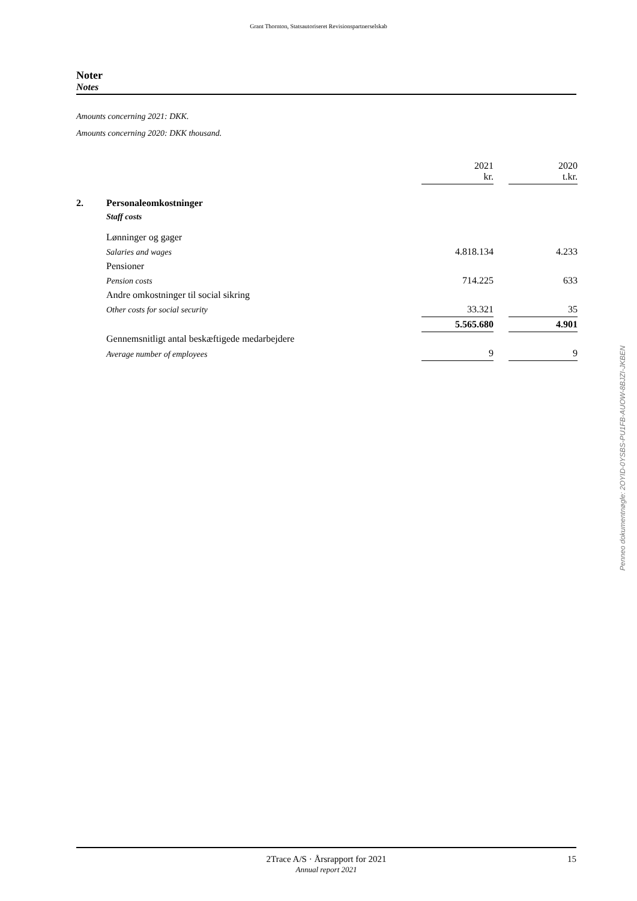Grant Thornton, Statsautoriseret Revisionspartnerselskab
Noter
Notes
Amounts concerning 2021: DKK.
Amounts concerning 2020: DKK thousand.
| | | 2021 kr. | | 2020 t.kr. |
| 2. | Personaleomkostninger | | | |
| | Staff costs | | | |
| | Lønninger og gager | | | |
| | Salaries and wages | 4.818.134 | | 4.233 |
| | Pensioner | | | |
| | Pension costs | 714.225 | | 633 |
| | Andre omkostninger til social sikring | | | |
| | Other costs for social security | 33.321 | | 35 |
| | | 5.565.680 | | 4.901 |
| | Gennemsnitligt antal beskæftigede medarbejdere | | | |
| | Average number of employees | 9 | | 9 |
Penneo dokumentnøgle: 2OYID-0YSBS-PU1FB-AUOW-8BJZI-JKBEN
2Trace A/S · Årsrapport for 2021
Annual report 2021
15